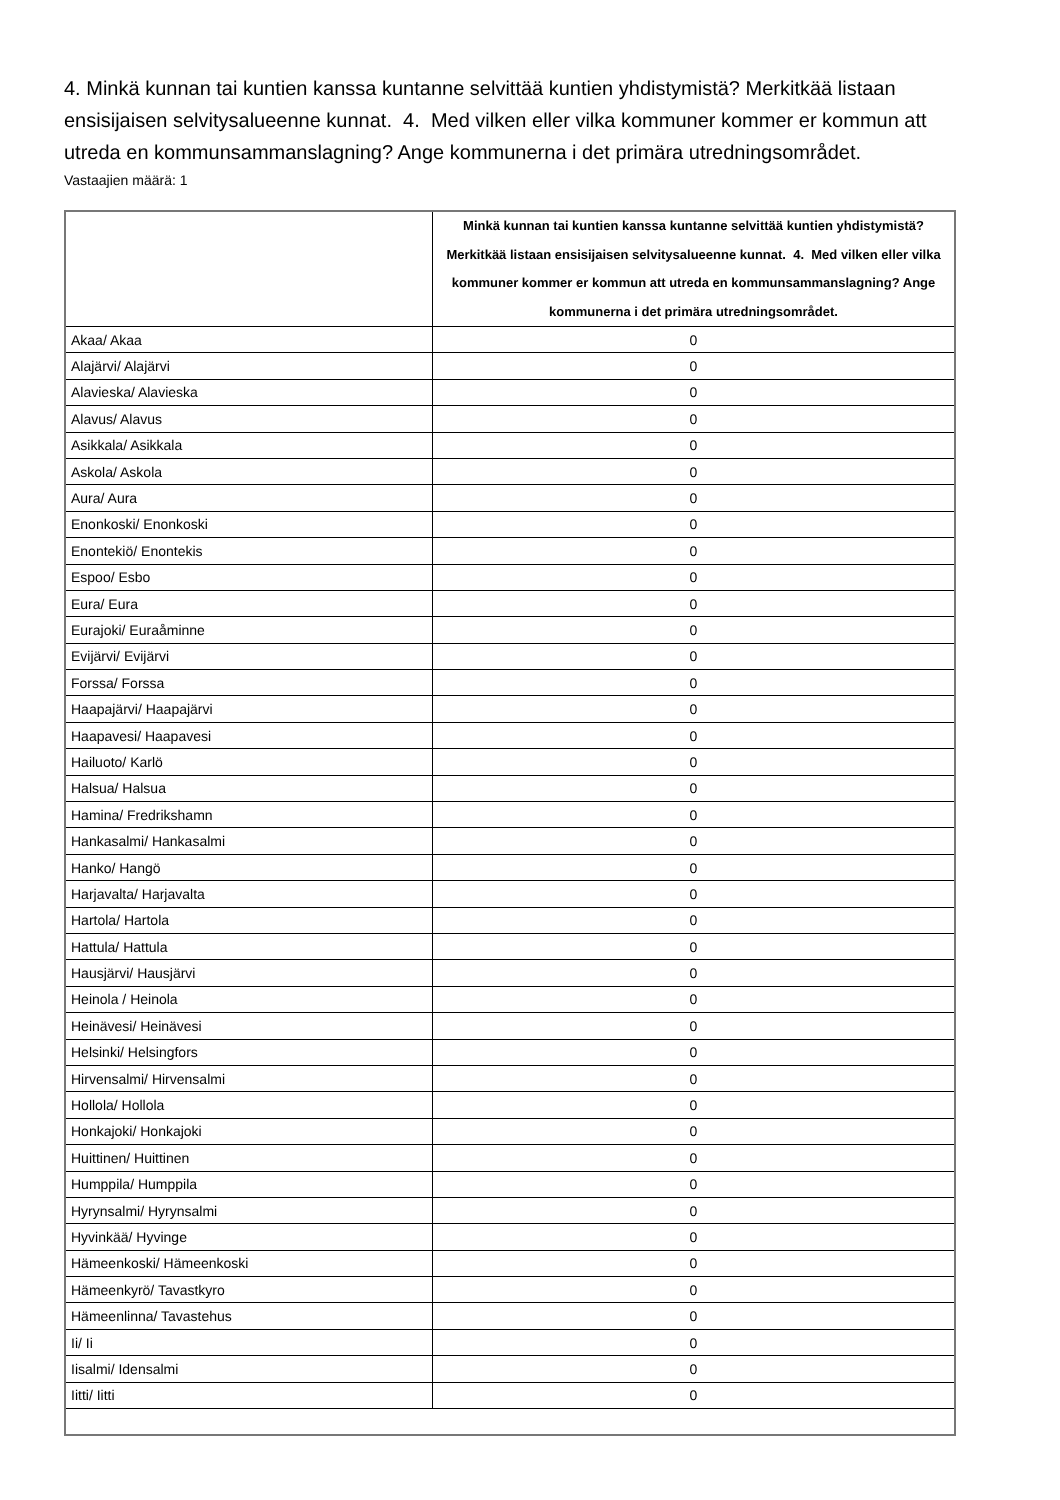4. Minkä kunnan tai kuntien kanssa kuntanne selvittää kuntien yhdistymistä? Merkitkää listaan ensisijaisen selvitysalueenne kunnat. 4. Med vilken eller vilka kommuner kommer er kommun att utreda en kommunsammanslagning? Ange kommunerna i det primära utredningsområdet.
Vastaajien määrä: 1
| | Minkä kunnan tai kuntien kanssa kuntanne selvittää kuntien yhdistymistä? Merkitkää listaan ensisijaisen selvitysalueenne kunnat. 4. Med vilken eller vilka kommuner kommer er kommun att utreda en kommunsammanslagning? Ange kommunerna i det primära utredningsområdet. |
| --- | --- |
| Akaa/ Akaa | 0 |
| Alajärvi/ Alajärvi | 0 |
| Alavieska/ Alavieska | 0 |
| Alavus/ Alavus | 0 |
| Asikkala/ Asikkala | 0 |
| Askola/ Askola | 0 |
| Aura/ Aura | 0 |
| Enonkoski/ Enonkoski | 0 |
| Enontekiö/ Enontekis | 0 |
| Espoo/ Esbo | 0 |
| Eura/ Eura | 0 |
| Eurajoki/ Euraåminne | 0 |
| Evijärvi/ Evijärvi | 0 |
| Forssa/ Forssa | 0 |
| Haapajärvi/ Haapajärvi | 0 |
| Haapavesi/ Haapavesi | 0 |
| Hailuoto/ Karlö | 0 |
| Halsua/ Halsua | 0 |
| Hamina/ Fredrikshamn | 0 |
| Hankasalmi/ Hankasalmi | 0 |
| Hanko/ Hangö | 0 |
| Harjavalta/ Harjavalta | 0 |
| Hartola/ Hartola | 0 |
| Hattula/ Hattula | 0 |
| Hausjärvi/ Hausjärvi | 0 |
| Heinola / Heinola | 0 |
| Heinävesi/ Heinävesi | 0 |
| Helsinki/ Helsingfors | 0 |
| Hirvensalmi/ Hirvensalmi | 0 |
| Hollola/ Hollola | 0 |
| Honkajoki/ Honkajoki | 0 |
| Huittinen/ Huittinen | 0 |
| Humppila/ Humppila | 0 |
| Hyrynsalmi/ Hyrynsalmi | 0 |
| Hyvinkää/ Hyvinge | 0 |
| Hämeenkoski/ Hämeenkoski | 0 |
| Hämeenkyrö/ Tavastkyro | 0 |
| Hämeenlinna/ Tavastehus | 0 |
| Ii/ Ii | 0 |
| Iisalmi/ Idensalmi | 0 |
| Iitti/ Iitti | 0 |